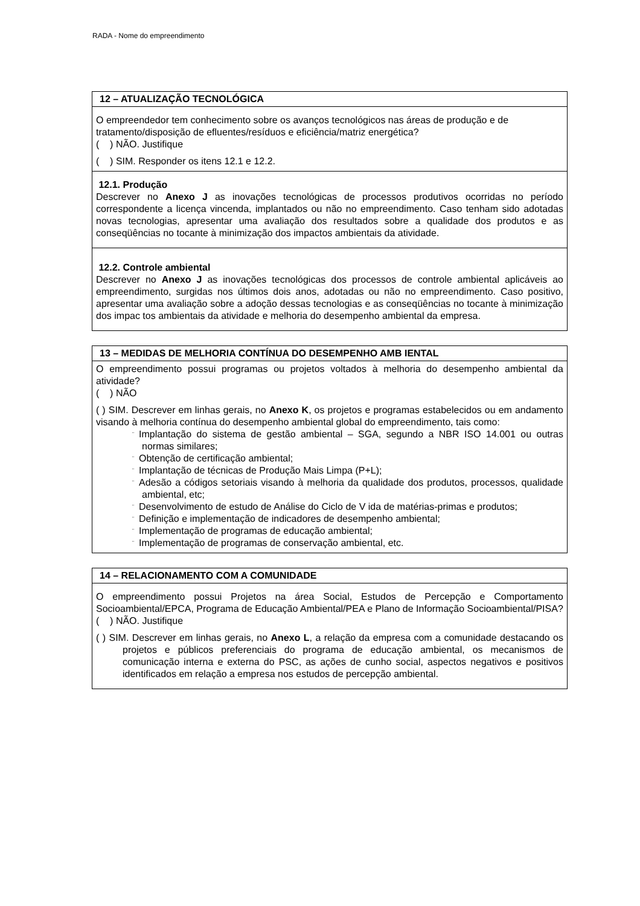RADA - Nome do empreendimento
| 12 – ATUALIZAÇÃO TECNOLÓGICA |
| --- |
| O empreendedor tem conhecimento sobre os avanços tecnológicos nas áreas de produção e de tratamento/disposição de efluentes/resíduos e eficiência/matriz energética? ( ) NÃO. Justifique ( ) SIM. Responder os itens 12.1 e 12.2. |
| 12.1. Produção Descrever no Anexo J as inovações tecnológicas de processos produtivos ocorridas no período correspondente a licença vincenda, implantados ou não no empreendimento. Caso tenham sido adotadas novas tecnologias, apresentar uma avaliação dos resultados sobre a qualidade dos produtos e as conseqüências no tocante à minimização dos impactos ambientais da atividade. |
| 12.2. Controle ambiental Descrever no Anexo J as inovações tecnológicas dos processos de controle ambiental aplicáveis ao empreendimento, surgidas nos últimos dois anos, adotadas ou não no empreendimento. Caso positivo, apresentar uma avaliação sobre a adoção dessas tecnologias e as conseqüências no tocante à minimização dos impac tos ambientais da atividade e melhoria do desempenho ambiental da empresa. |
| 13 – MEDIDAS DE MELHORIA CONTÍNUA DO DESEMPENHO AMB IENTAL |
| --- |
| O empreendimento possui programas ou projetos voltados à melhoria do desempenho ambiental da atividade? ( ) NÃO ( ) SIM. Descrever em linhas gerais, no Anexo K , os projetos e programas estabelecidos ou em andamento visando à melhoria contínua do desempenho ambiental global do empreendimento, tais como: ¨ Implantação do sistema de gestão ambiental – SGA, segundo a NBR ISO 14.001 ou outras normas similares; ¨ Obtenção de certificação ambiental; ¨ Implantação de técnicas de Produção Mais Limpa (P+L); ¨ Adesão a códigos setoriais visando à melhoria da qualidade dos produtos, processos, qualidade ambiental, etc; ¨ Desenvolvimento de estudo de Análise do Ciclo de V ida de matérias-primas e produtos; ¨ Definição e implementação de indicadores de desempenho ambiental; ¨ Implementação de programas de educação ambiental; ¨ Implementação de programas de conservação ambiental, etc. |
| 14 – RELACIONAMENTO COM A COMUNIDADE |
| --- |
| O empreendimento possui Projetos na área Social, Estudos de Percepção e Comportamento Socioambiental/EPCA, Programa de Educação Ambiental/PEA e Plano de Informação Socioambiental/PISA? ( ) NÃO. Justifique ( ) SIM. Descrever em linhas gerais, no Anexo L , a relação da empresa com a comunidade destacando os projetos e públicos preferenciais do programa de educação ambiental, os mecanismos de comunicação interna e externa do PSC, as ações de cunho social, aspectos negativos e positivos identificados em relação a empresa nos estudos de percepção ambiental. |